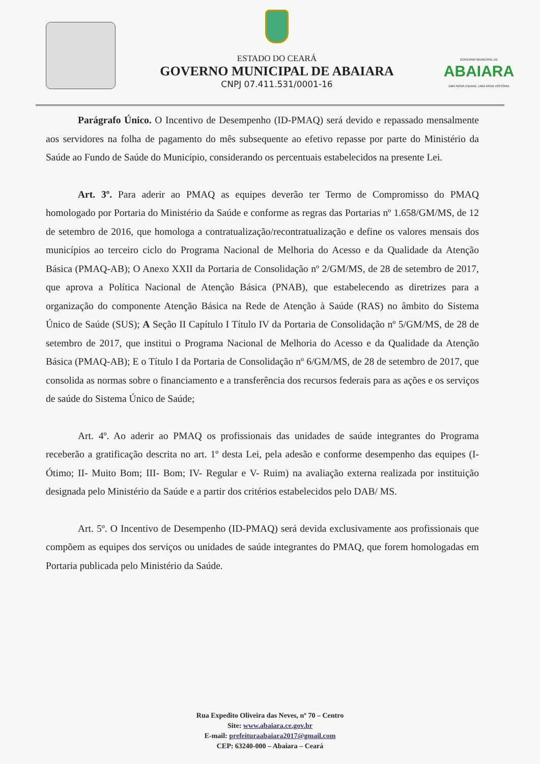ESTADO DO CEARÁ
GOVERNO MUNICIPAL DE ABAIARA
CNPJ 07.411.531/0001-16
GOVERNO MUNICIPAL DE
ABAIARA
UMA NOVA CIDADE, UMA NOVA HISTÓRIA
Parágrafo Único. O Incentivo de Desempenho (ID-PMAQ) será devido e repassado mensalmente aos servidores na folha de pagamento do mês subsequente ao efetivo repasse por parte do Ministério da Saúde ao Fundo de Saúde do Município, considerando os percentuais estabelecidos na presente Lei.
Art. 3º. Para aderir ao PMAQ as equipes deverão ter Termo de Compromisso do PMAQ homologado por Portaria do Ministério da Saúde e conforme as regras das Portarias nº 1.658/GM/MS, de 12 de setembro de 2016, que homologa a contratualização/recontratualização e define os valores mensais dos municípios ao terceiro ciclo do Programa Nacional de Melhoria do Acesso e da Qualidade da Atenção Básica (PMAQ-AB); O Anexo XXII da Portaria de Consolidação nº 2/GM/MS, de 28 de setembro de 2017, que aprova a Política Nacional de Atenção Básica (PNAB), que estabelecendo as diretrizes para a organização do componente Atenção Básica na Rede de Atenção à Saúde (RAS) no âmbito do Sistema Único de Saúde (SUS); A Seção II Capítulo I Título IV da Portaria de Consolidação nº 5/GM/MS, de 28 de setembro de 2017, que institui o Programa Nacional de Melhoria do Acesso e da Qualidade da Atenção Básica (PMAQ-AB); E o Título I da Portaria de Consolidação nº 6/GM/MS, de 28 de setembro de 2017, que consolida as normas sobre o financiamento e a transferência dos recursos federais para as ações e os serviços de saúde do Sistema Único de Saúde;
Art. 4º. Ao aderir ao PMAQ os profissionais das unidades de saúde integrantes do Programa receberão a gratificação descrita no art. 1º desta Lei, pela adesão e conforme desempenho das equipes (I- Ótimo; II- Muito Bom; III- Bom; IV- Regular e V- Ruim) na avaliação externa realizada por instituição designada pelo Ministério da Saúde e a partir dos critérios estabelecidos pelo DAB/ MS.
Art. 5º. O Incentivo de Desempenho (ID-PMAQ) será devida exclusivamente aos profissionais que compõem as equipes dos serviços ou unidades de saúde integrantes do PMAQ, que forem homologadas em Portaria publicada pelo Ministério da Saúde.
Rua Expedito Oliveira das Neves, nº 70 – Centro
Site: www.abaiara.ce.gov.br
E-mail: prefeituraabaiara2017@gmail.com
CEP: 63240-000 – Abaiara – Ceará